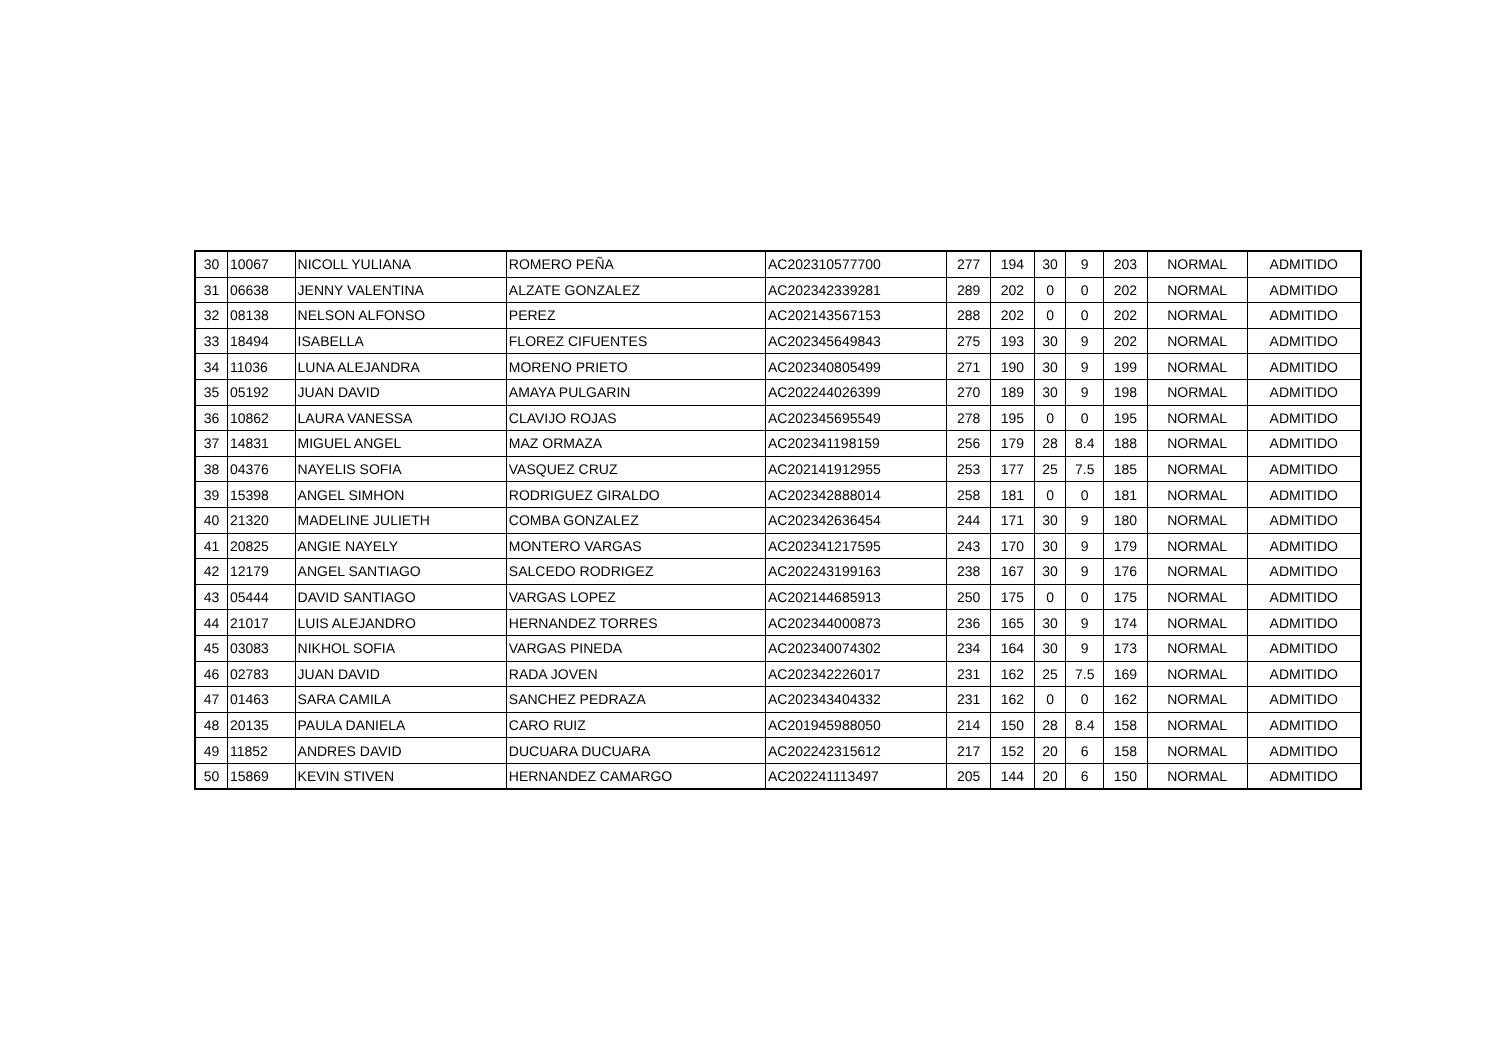| 30 | 10067 | NICOLL YULIANA | ROMERO PEÑA | AC202310577700 | 277 | 194 | 30 | 9 | 203 | NORMAL | ADMITIDO |
| 31 | 06638 | JENNY VALENTINA | ALZATE GONZALEZ | AC202342339281 | 289 | 202 | 0 | 0 | 202 | NORMAL | ADMITIDO |
| 32 | 08138 | NELSON ALFONSO | PEREZ | AC202143567153 | 288 | 202 | 0 | 0 | 202 | NORMAL | ADMITIDO |
| 33 | 18494 | ISABELLA | FLOREZ CIFUENTES | AC202345649843 | 275 | 193 | 30 | 9 | 202 | NORMAL | ADMITIDO |
| 34 | 11036 | LUNA ALEJANDRA | MORENO PRIETO | AC202340805499 | 271 | 190 | 30 | 9 | 199 | NORMAL | ADMITIDO |
| 35 | 05192 | JUAN DAVID | AMAYA PULGARIN | AC202244026399 | 270 | 189 | 30 | 9 | 198 | NORMAL | ADMITIDO |
| 36 | 10862 | LAURA VANESSA | CLAVIJO ROJAS | AC202345695549 | 278 | 195 | 0 | 0 | 195 | NORMAL | ADMITIDO |
| 37 | 14831 | MIGUEL ANGEL | MAZ ORMAZA | AC202341198159 | 256 | 179 | 28 | 8.4 | 188 | NORMAL | ADMITIDO |
| 38 | 04376 | NAYELIS SOFIA | VASQUEZ CRUZ | AC202141912955 | 253 | 177 | 25 | 7.5 | 185 | NORMAL | ADMITIDO |
| 39 | 15398 | ANGEL SIMHON | RODRIGUEZ GIRALDO | AC202342888014 | 258 | 181 | 0 | 0 | 181 | NORMAL | ADMITIDO |
| 40 | 21320 | MADELINE JULIETH | COMBA GONZALEZ | AC202342636454 | 244 | 171 | 30 | 9 | 180 | NORMAL | ADMITIDO |
| 41 | 20825 | ANGIE NAYELY | MONTERO VARGAS | AC202341217595 | 243 | 170 | 30 | 9 | 179 | NORMAL | ADMITIDO |
| 42 | 12179 | ANGEL SANTIAGO | SALCEDO RODRIGEZ | AC202243199163 | 238 | 167 | 30 | 9 | 176 | NORMAL | ADMITIDO |
| 43 | 05444 | DAVID SANTIAGO | VARGAS LOPEZ | AC202144685913 | 250 | 175 | 0 | 0 | 175 | NORMAL | ADMITIDO |
| 44 | 21017 | LUIS ALEJANDRO | HERNANDEZ TORRES | AC202344000873 | 236 | 165 | 30 | 9 | 174 | NORMAL | ADMITIDO |
| 45 | 03083 | NIKHOL SOFIA | VARGAS PINEDA | AC202340074302 | 234 | 164 | 30 | 9 | 173 | NORMAL | ADMITIDO |
| 46 | 02783 | JUAN DAVID | RADA JOVEN | AC202342226017 | 231 | 162 | 25 | 7.5 | 169 | NORMAL | ADMITIDO |
| 47 | 01463 | SARA CAMILA | SANCHEZ PEDRAZA | AC202343404332 | 231 | 162 | 0 | 0 | 162 | NORMAL | ADMITIDO |
| 48 | 20135 | PAULA DANIELA | CARO RUIZ | AC201945988050 | 214 | 150 | 28 | 8.4 | 158 | NORMAL | ADMITIDO |
| 49 | 11852 | ANDRES DAVID | DUCUARA DUCUARA | AC202242315612 | 217 | 152 | 20 | 6 | 158 | NORMAL | ADMITIDO |
| 50 | 15869 | KEVIN STIVEN | HERNANDEZ CAMARGO | AC202241113497 | 205 | 144 | 20 | 6 | 150 | NORMAL | ADMITIDO |